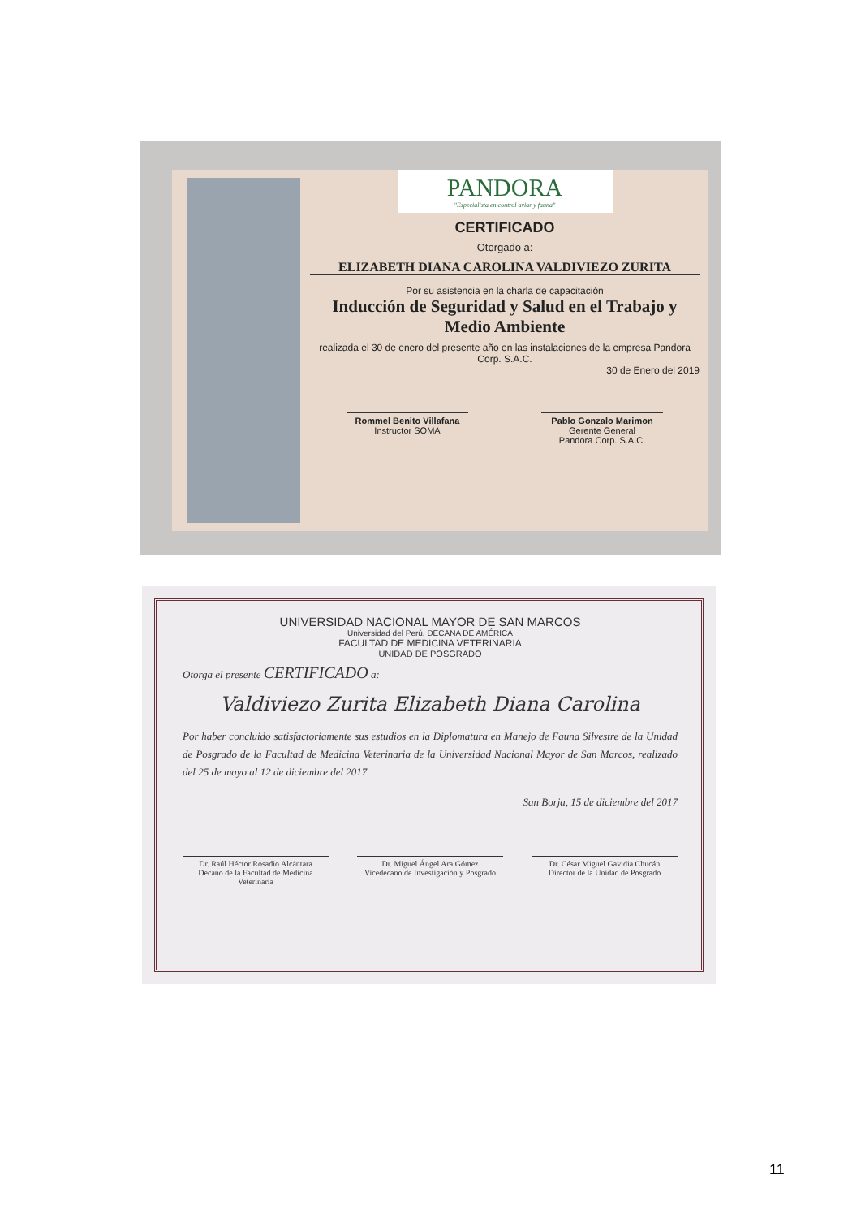PANDORA
"Especialista en control aviar y fauna"
CERTIFICADO
Otorgado a:
ELIZABETH DIANA CAROLINA VALDIVIEZO ZURITA
Por su asistencia en la charla de capacitación
Inducción de Seguridad y Salud en el Trabajo y Medio Ambiente
realizada el 30 de enero del presente año en las instalaciones de la empresa Pandora Corp. S.A.C.
30 de Enero del 2019
Rommel Benito Villafana
Instructor SOMA
Pablo Gonzalo Marimon
Gerente General
Pandora Corp. S.A.C.
UNIVERSIDAD NACIONAL MAYOR DE SAN MARCOS
Universidad del Perú, DECANA DE AMÉRICA
FACULTAD DE MEDICINA VETERINARIA
UNIDAD DE POSGRADO
Otorga el presente CERTIFICADO a:
Valdiviezo Zurita Elizabeth Diana Carolina
Por haber concluido satisfactoriamente sus estudios en la Diplomatura en Manejo de Fauna Silvestre de la Unidad de Posgrado de la Facultad de Medicina Veterinaria de la Universidad Nacional Mayor de San Marcos, realizado del 25 de mayo al 12 de diciembre del 2017.
San Borja, 15 de diciembre del 2017
Dr. Raúl Héctor Rosadio Alcántara
Decano de la Facultad de Medicina Veterinaria
Dr. Miguel Ángel Ara Gómez
Vicedecano de Investigación y Posgrado
Dr. César Miguel Gavidia Chucán
Director de la Unidad de Posgrado
11